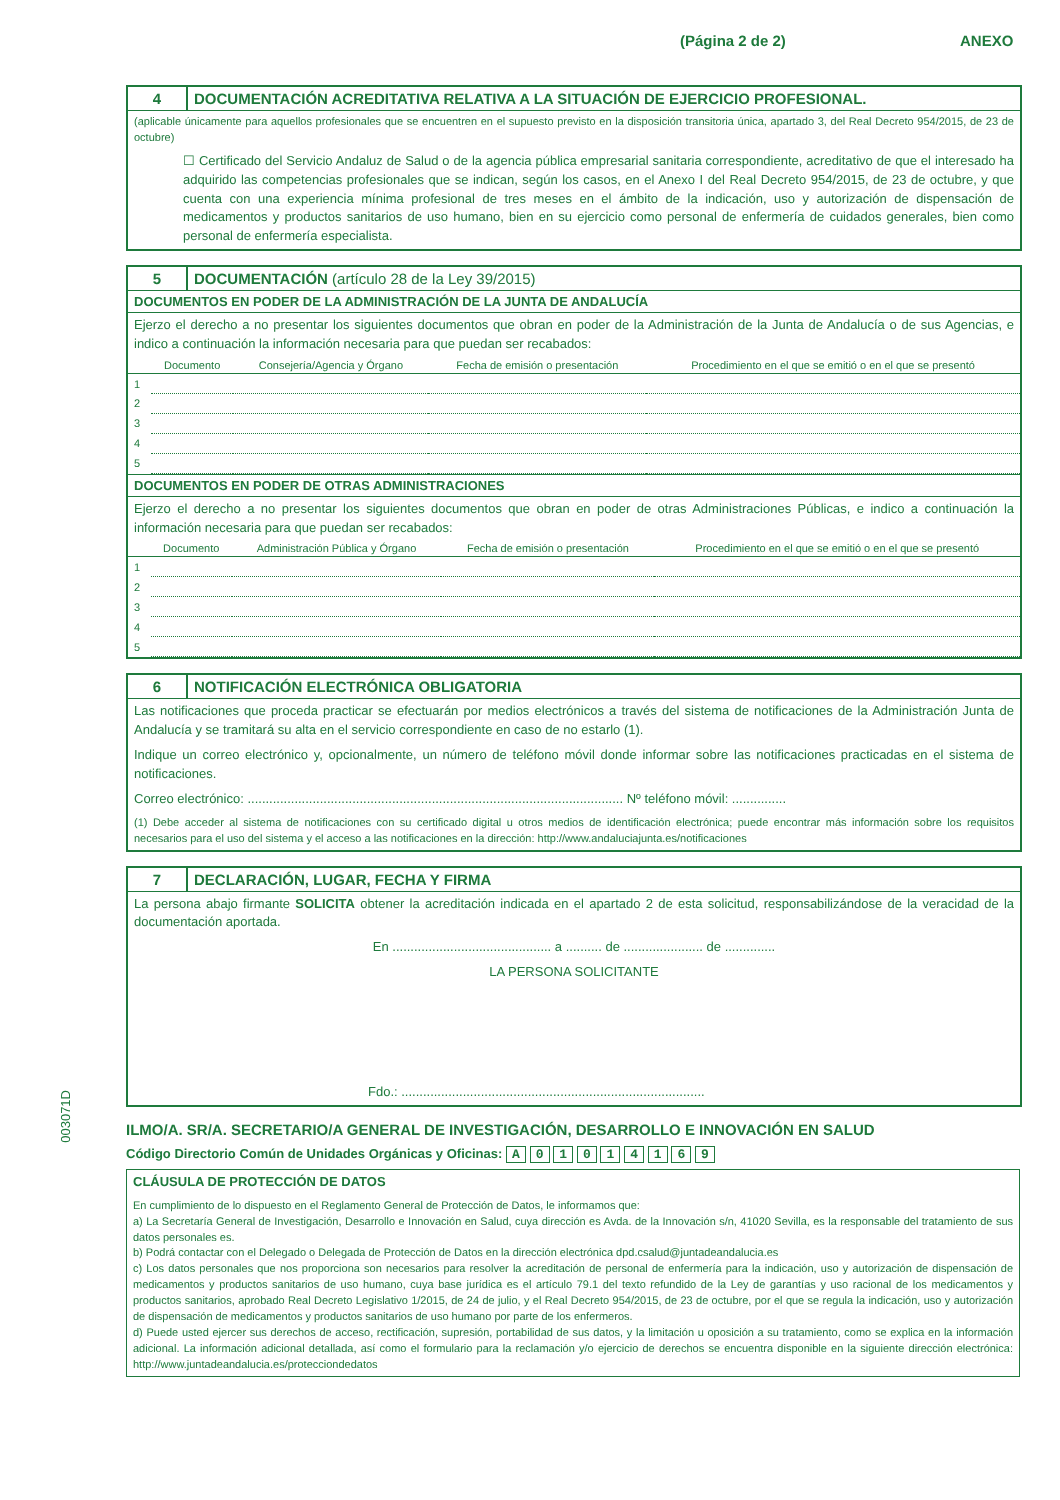(Página 2 de 2) ANEXO
003071D
4 DOCUMENTACIÓN ACREDITATIVA RELATIVA A LA SITUACIÓN DE EJERCICIO PROFESIONAL.
(aplicable únicamente para aquellos profesionales que se encuentren en el supuesto previsto en la disposición transitoria única, apartado 3, del Real Decreto 954/2015, de 23 de octubre)
☐ Certificado del Servicio Andaluz de Salud o de la agencia pública empresarial sanitaria correspondiente, acreditativo de que el interesado ha adquirido las competencias profesionales que se indican, según los casos, en el Anexo I del Real Decreto 954/2015, de 23 de octubre, y que cuenta con una experiencia mínima profesional de tres meses en el ámbito de la indicación, uso y autorización de dispensación de medicamentos y productos sanitarios de uso humano, bien en su ejercicio como personal de enfermería de cuidados generales, bien como personal de enfermería especialista.
5 DOCUMENTACIÓN (artículo 28 de la Ley 39/2015)
DOCUMENTOS EN PODER DE LA ADMINISTRACIÓN DE LA JUNTA DE ANDALUCÍA
Ejerzo el derecho a no presentar los siguientes documentos que obran en poder de la Administración de la Junta de Andalucía o de sus Agencias, e indico a continuación la información necesaria para que puedan ser recabados:
| | Documento | Consejería/Agencia y Órgano | Fecha de emisión o presentación | Procedimiento en el que se emitió o en el que se presentó |
| --- | --- | --- | --- | --- |
| 1 | | | | |
| 2 | | | | |
| 3 | | | | |
| 4 | | | | |
| 5 | | | | |
DOCUMENTOS EN PODER DE OTRAS ADMINISTRACIONES
Ejerzo el derecho a no presentar los siguientes documentos que obran en poder de otras Administraciones Públicas, e indico a continuación la información necesaria para que puedan ser recabados:
| | Documento | Administración Pública y Órgano | Fecha de emisión o presentación | Procedimiento en el que se emitió o en el que se presentó |
| --- | --- | --- | --- | --- |
| 1 | | | | |
| 2 | | | | |
| 3 | | | | |
| 4 | | | | |
| 5 | | | | |
6 NOTIFICACIÓN ELECTRÓNICA OBLIGATORIA
Las notificaciones que proceda practicar se efectuarán por medios electrónicos a través del sistema de notificaciones de la Administración Junta de Andalucía y se tramitará su alta en el servicio correspondiente en caso de no estarlo (1).
Indique un correo electrónico y, opcionalmente, un número de teléfono móvil donde informar sobre las notificaciones practicadas en el sistema de notificaciones.
Correo electrónico: ........................................................................................................ Nº teléfono móvil: ...............
(1) Debe acceder al sistema de notificaciones con su certificado digital u otros medios de identificación electrónica; puede encontrar más información sobre los requisitos necesarios para el uso del sistema y el acceso a las notificaciones en la dirección: http://www.andaluciajunta.es/notificaciones
7 DECLARACIÓN, LUGAR, FECHA Y FIRMA
La persona abajo firmante SOLICITA obtener la acreditación indicada en el apartado 2 de esta solicitud, responsabilizándose de la veracidad de la documentación aportada.
En ............................................ a .......... de ...................... de ..............
LA PERSONA SOLICITANTE
Fdo.: ....................................................................................
ILMO/A. SR/A. SECRETARIO/A GENERAL DE INVESTIGACIÓN, DESARROLLO E INNOVACIÓN EN SALUD
Código Directorio Común de Unidades Orgánicas y Oficinas: A 0 1 0 1 4 1 6 9
CLÁUSULA DE PROTECCIÓN DE DATOS
En cumplimiento de lo dispuesto en el Reglamento General de Protección de Datos, le informamos que:
a) La Secretaría General de Investigación, Desarrollo e Innovación en Salud, cuya dirección es Avda. de la Innovación s/n, 41020 Sevilla, es la responsable del tratamiento de sus datos personales es.
b) Podrá contactar con el Delegado o Delegada de Protección de Datos en la dirección electrónica dpd.csalud@juntadeandalucia.es
c) Los datos personales que nos proporciona son necesarios para resolver la acreditación de personal de enfermería para la indicación, uso y autorización de dispensación de medicamentos y productos sanitarios de uso humano, cuya base jurídica es el artículo 79.1 del texto refundido de la Ley de garantías y uso racional de los medicamentos y productos sanitarios, aprobado Real Decreto Legislativo 1/2015, de 24 de julio, y el Real Decreto 954/2015, de 23 de octubre, por el que se regula la indicación, uso y autorización de dispensación de medicamentos y productos sanitarios de uso humano por parte de los enfermeros.
d) Puede usted ejercer sus derechos de acceso, rectificación, supresión, portabilidad de sus datos, y la limitación u oposición a su tratamiento, como se explica en la información adicional. La información adicional detallada, así como el formulario para la reclamación y/o ejercicio de derechos se encuentra disponible en la siguiente dirección electrónica: http://www.juntadeandalucia.es/protecciondedatos